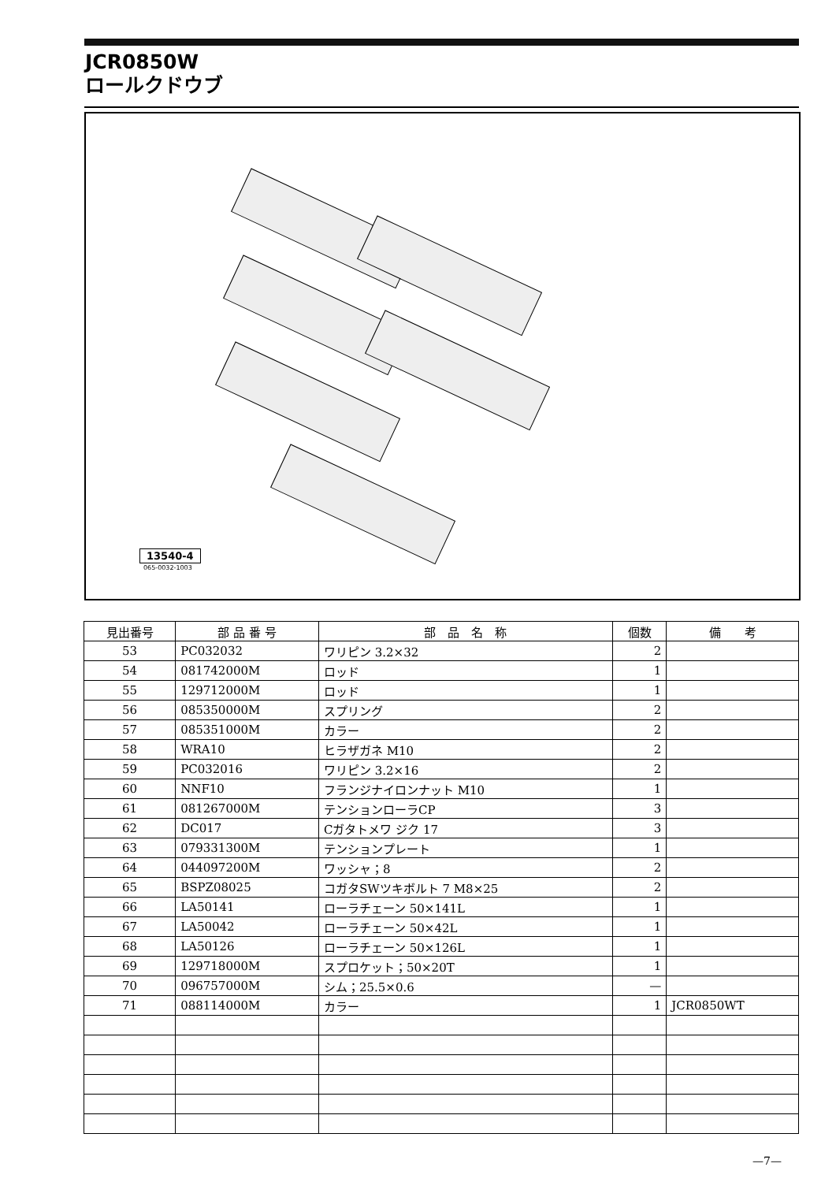JCR0850W
ロールクドウブ
13540-4
065-0032-1003
| 見出番号 | 部 品 番 号 | 部 品 名 称 | 個数 | 備 考 |
| --- | --- | --- | --- | --- |
| 53 | PC032032 | ワリピン 3.2×32 | 2 | |
| 54 | 081742000M | ロッド | 1 | |
| 55 | 129712000M | ロッド | 1 | |
| 56 | 085350000M | スプリング | 2 | |
| 57 | 085351000M | カラー | 2 | |
| 58 | WRA10 | ヒラザガネ M10 | 2 | |
| 59 | PC032016 | ワリピン 3.2×16 | 2 | |
| 60 | NNF10 | フランジナイロンナット M10 | 1 | |
| 61 | 081267000M | テンションローラCP | 3 | |
| 62 | DC017 | Cガタトメワ ジク 17 | 3 | |
| 63 | 079331300M | テンションプレート | 1 | |
| 64 | 044097200M | ワッシャ；8 | 2 | |
| 65 | BSPZ08025 | コガタSWツキボルト 7 M8×25 | 2 | |
| 66 | LA50141 | ローラチェーン 50×141L | 1 | |
| 67 | LA50042 | ローラチェーン 50×42L | 1 | |
| 68 | LA50126 | ローラチェーン 50×126L | 1 | |
| 69 | 129718000M | スプロケット；50×20T | 1 | |
| 70 | 096757000M | シム；25.5×0.6 | — | |
| 71 | 088114000M | カラー | 1 | JCR0850WT |
—7—